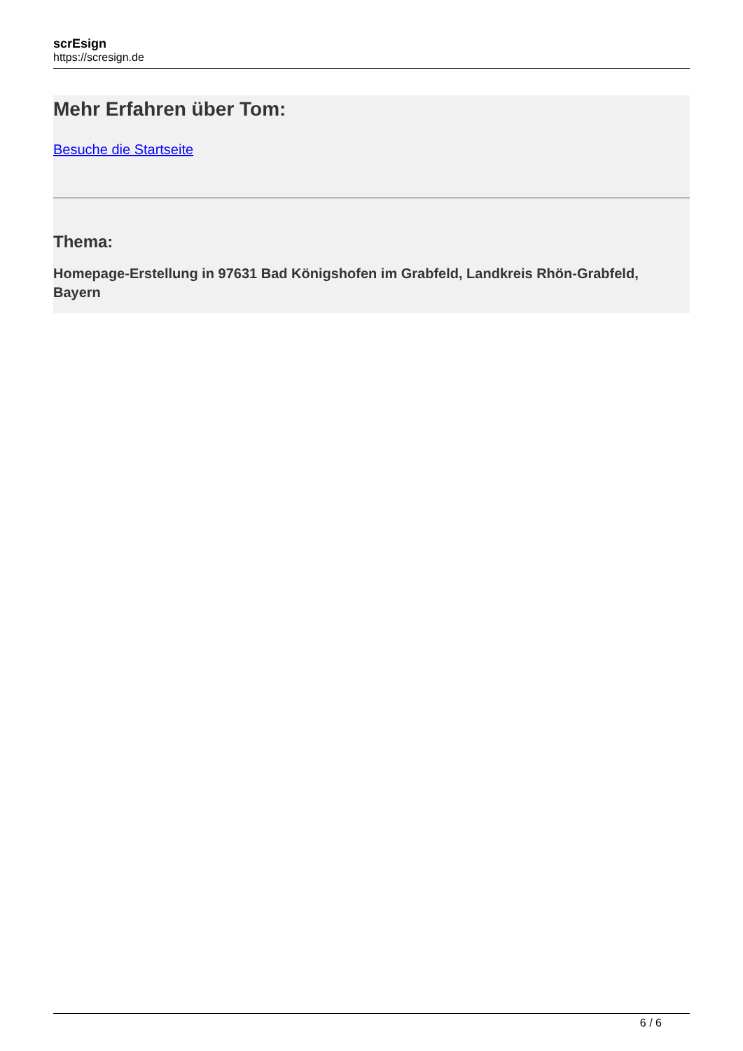scrEsign
https://scresign.de
Mehr Erfahren über Tom:
Besuche die Startseite
Thema:
Homepage-Erstellung in 97631 Bad Königshofen im Grabfeld, Landkreis Rhön-Grabfeld, Bayern
6 / 6